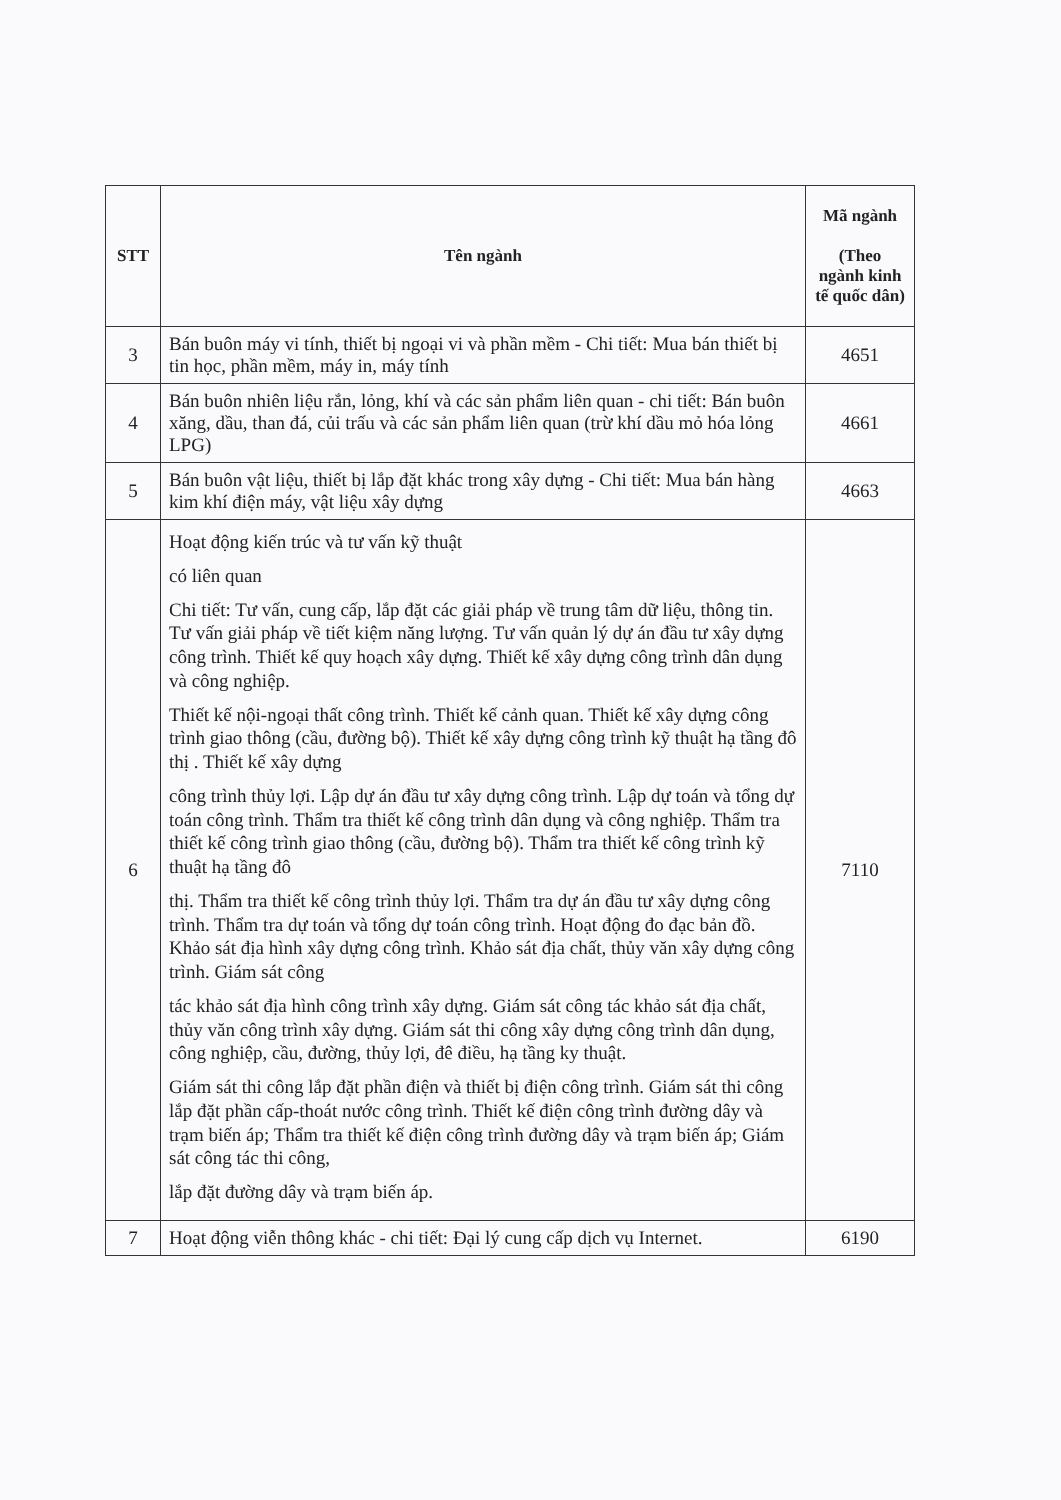| STT | Tên ngành | Mã ngành (Theo ngành kinh tế quốc dân) |
| --- | --- | --- |
| 3 | Bán buôn máy vi tính, thiết bị ngoại vi và phần mềm - Chi tiết: Mua bán thiết bị tin học, phần mềm, máy in, máy tính | 4651 |
| 4 | Bán buôn nhiên liệu rắn, lỏng, khí và các sản phẩm liên quan - chi tiết: Bán buôn xăng, dầu, than đá, củi trấu và các sản phẩm liên quan (trừ khí dầu mỏ hóa lỏng LPG) | 4661 |
| 5 | Bán buôn vật liệu, thiết bị lắp đặt khác trong xây dựng - Chi tiết: Mua bán hàng kim khí điện máy, vật liệu xây dựng | 4663 |
| 6 | Hoạt động kiến trúc và tư vấn kỹ thuật có liên quan Chi tiết: Tư vấn, cung cấp, lắp đặt các giải pháp về trung tâm dữ liệu, thông tin. Tư vấn giải pháp về tiết kiệm năng lượng. Tư vấn quản lý dự án đầu tư xây dựng công trình. Thiết kế quy hoạch xây dựng. Thiết kế xây dựng công trình dân dụng và công nghiệp. Thiết kế nội-ngoại thất công trình. Thiết kế cảnh quan. Thiết kế xây dựng công trình giao thông (cầu, đường bộ). Thiết kế xây dựng công trình kỹ thuật hạ tầng đô thị . Thiết kế xây dựng công trình thủy lợi. Lập dự án đầu tư xây dựng công trình. Lập dự toán và tổng dự toán công trình. Thẩm tra thiết kế công trình dân dụng và công nghiệp. Thẩm tra thiết kế công trình giao thông (cầu, đường bộ). Thẩm tra thiết kế công trình kỹ thuật hạ tầng đô thị. Thẩm tra thiết kế công trình thủy lợi. Thẩm tra dự án đầu tư xây dựng công trình. Thẩm tra dự toán và tổng dự toán công trình. Hoạt động đo đạc bản đồ. Khảo sát địa hình xây dựng công trình. Khảo sát địa chất, thủy văn xây dựng công trình. Giám sát công tác khảo sát địa hình công trình xây dựng. Giám sát công tác khảo sát địa chất, thủy văn công trình xây dựng. Giám sát thi công xây dựng công trình dân dụng, công nghiệp, cầu, đường, thủy lợi, đê điều, hạ tầng ky thuật. Giám sát thi công lắp đặt phần điện và thiết bị điện công trình. Giám sát thi công lắp đặt phần cấp-thoát nước công trình. Thiết kế điện công trình đường dây và trạm biến áp; Thẩm tra thiết kế điện công trình đường dây và trạm biến áp; Giám sát công tác thi công, lắp đặt đường dây và trạm biến áp. | 7110 |
| 7 | Hoạt động viễn thông khác - chi tiết: Đại lý cung cấp dịch vụ Internet. | 6190 |